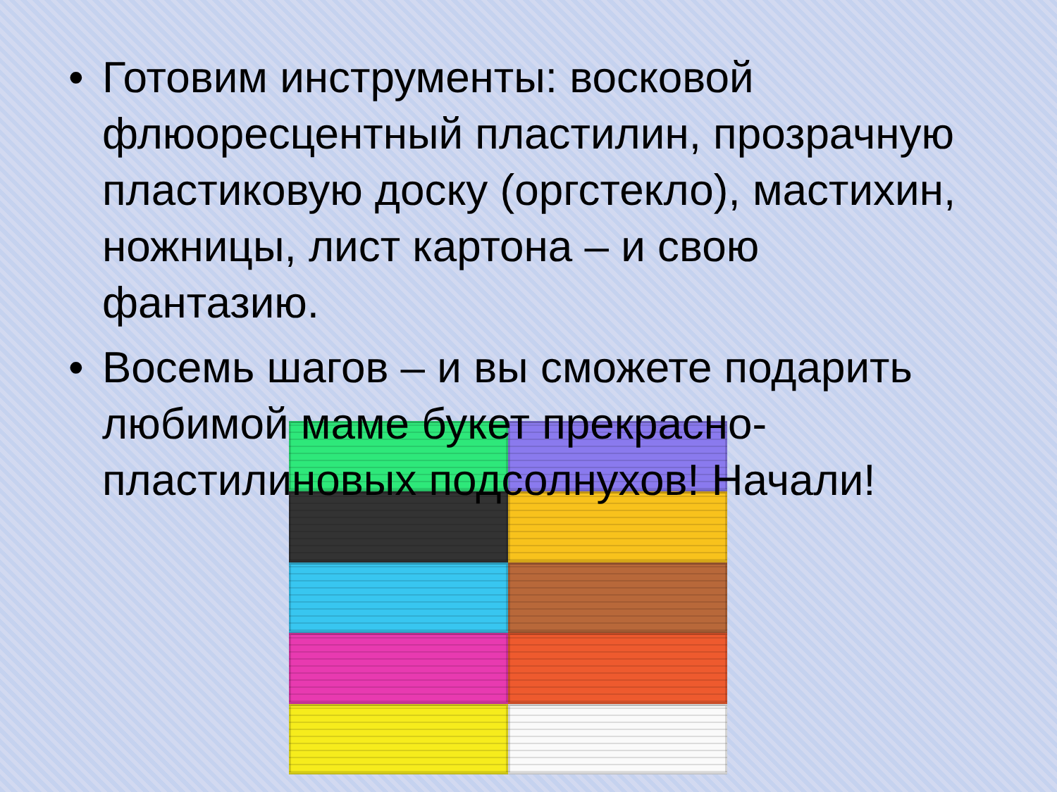• Готовим инструменты: восковой флюоресцентный пластилин, прозрачную пластиковую доску (оргстекло), мастихин, ножницы, лист картона – и свою фантазию.
• Восемь шагов – и вы сможете подарить любимой маме букет прекрасно-пластилиновых подсолнухов! Начали!